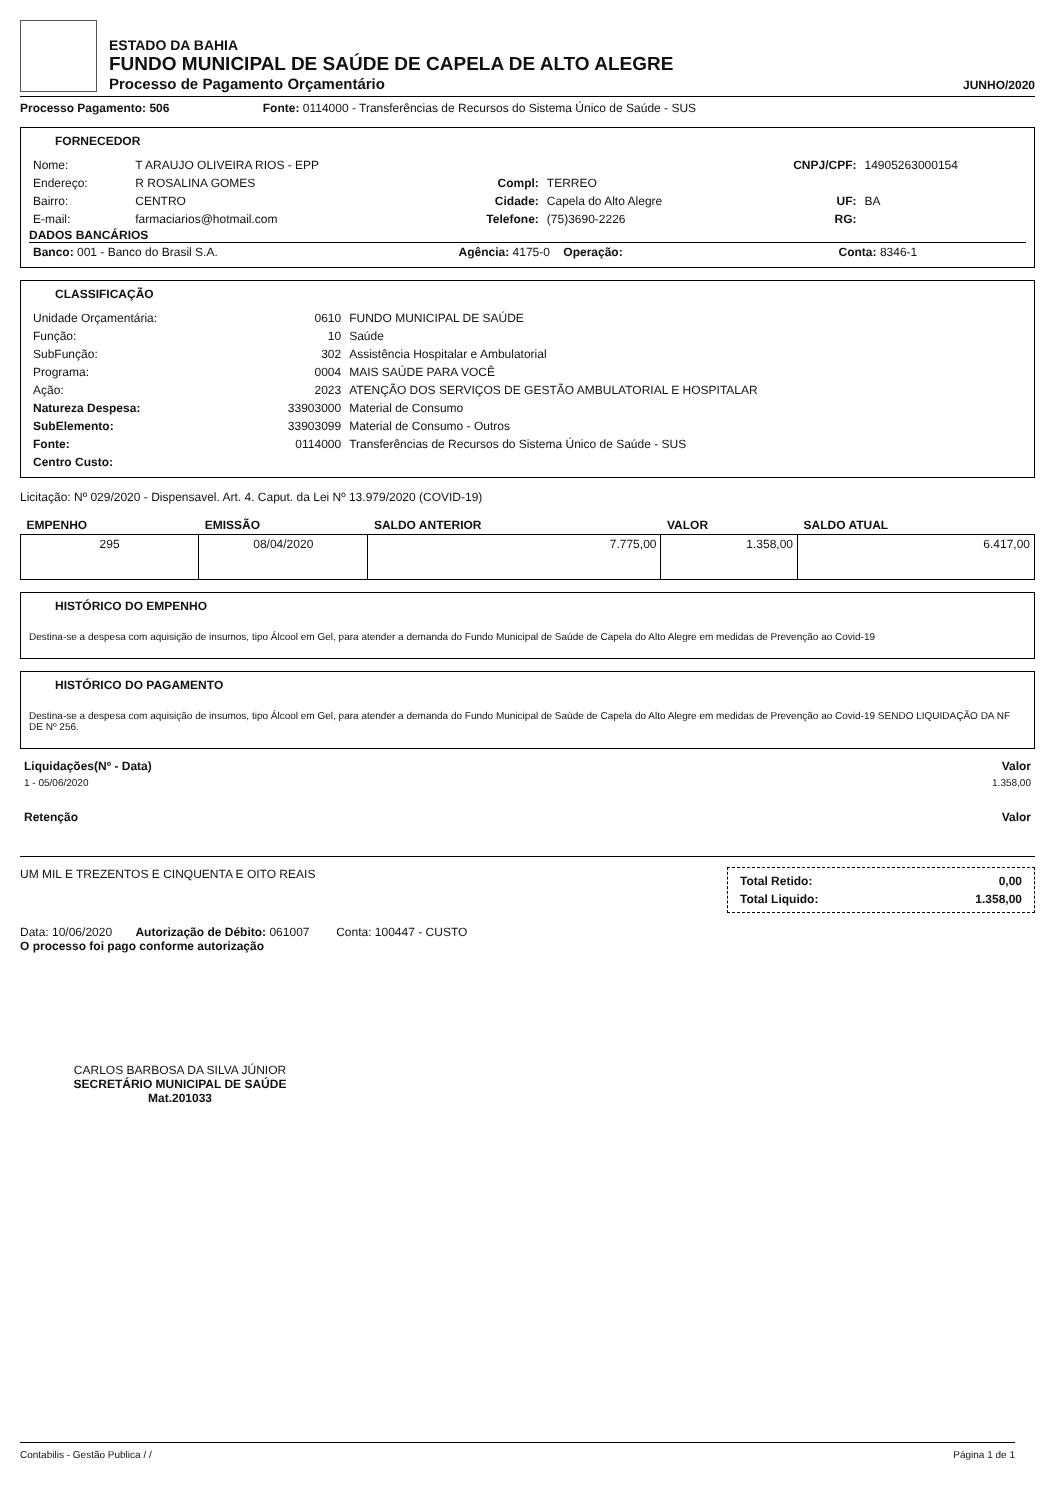ESTADO DA BAHIA
FUNDO MUNICIPAL DE SAÚDE DE CAPELA DE ALTO ALEGRE
Processo de Pagamento Orçamentário
JUNHO/2020
Processo Pagamento: 506 Fonte: 0114000 - Transferências de Recursos do Sistema Único de Saúde - SUS
FORNECEDOR
| Nome: | T ARAUJO OLIVEIRA RIOS - EPP | | | CNPJ/CPF: | 14905263000154 |
| Endereço: | R ROSALINA GOMES | Compl: | TERREO | | |
| Bairro: | CENTRO | Cidade: | Capela do Alto Alegre | UF: | BA |
| E-mail: | farmaciarios@hotmail.com | Telefone: | (75)3690-2226 | RG: | |
DADOS BANCÁRIOS
| Banco: 001 - Banco do Brasil S.A. | Agência: 4175-0 Operação: | Conta: 8346-1 |
CLASSIFICAÇÃO
| Unidade Orçamentária: | 0610 | FUNDO MUNICIPAL DE SAÚDE |
| Função: | 10 | Saúde |
| SubFunção: | 302 | Assistência Hospitalar e Ambulatorial |
| Programa: | 0004 | MAIS SAÚDE PARA VOCÊ |
| Ação: | 2023 | ATENÇÃO DOS SERVIÇOS DE GESTÃO AMBULATORIAL E HOSPITALAR |
| Natureza Despesa: | 33903000 | Material de Consumo |
| SubElemento: | 33903099 | Material de Consumo - Outros |
| Fonte: | 0114000 | Transferências de Recursos do Sistema Único de Saúde - SUS |
| Centro Custo: | | |
Licitação: Nº 029/2020 - Dispensavel. Art. 4. Caput. da Lei Nº 13.979/2020 (COVID-19)
| EMPENHO | EMISSÃO | SALDO ANTERIOR | VALOR | SALDO ATUAL |
| --- | --- | --- | --- | --- |
| 295 | 08/04/2020 | 7.775,00 | 1.358,00 | 6.417,00 |
HISTÓRICO DO EMPENHO
Destina-se a despesa com aquisição de insumos, tipo Álcool em Gel, para atender a demanda do Fundo Municipal de Saúde de Capela do Alto Alegre em medidas de Prevenção ao Covid-19
HISTÓRICO DO PAGAMENTO
Destina-se a despesa com aquisição de insumos, tipo Álcool em Gel, para atender a demanda do Fundo Municipal de Saúde de Capela do Alto Alegre em medidas de Prevenção ao Covid-19 SENDO LIQUIDAÇÃO DA NF DE Nº 256.
| Liquidações(Nº - Data) | Valor |
| 1 - 05/06/2020 | 1.358,00 |
| Retenção | Valor |
UM MIL E TREZENTOS E CINQUENTA E OITO REAIS
| Total Retido: | 0,00 |
| Total Liquido: | 1.358,00 |
Data: 10/06/2020 Autorização de Débito: 061007 Conta: 100447 - CUSTO
O processo foi pago conforme autorização
CARLOS BARBOSA DA SILVA JÚNIOR
SECRETÁRIO MUNICIPAL DE SAÚDE
Mat.201033
Contabilis - Gestão Publica / / Página 1 de 1